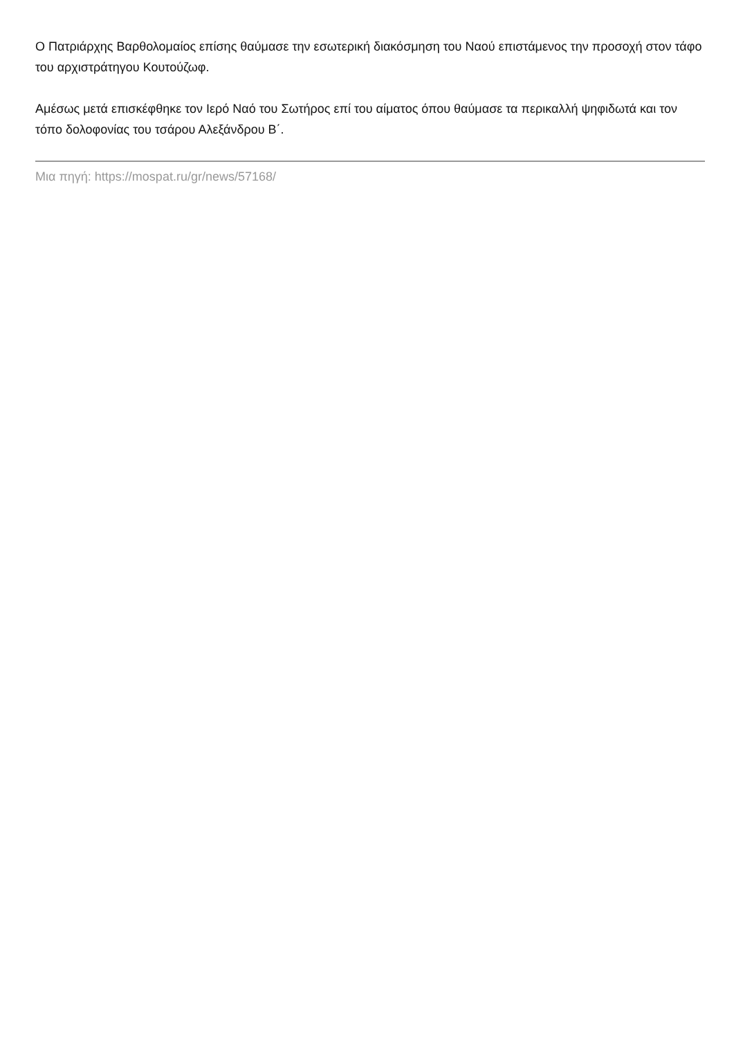Ο Πατριάρχης Βαρθολομαίος επίσης θαύμασε την εσωτερική διακόσμηση του Ναού επιστάμενος την προσοχή στον τάφο του αρχιστράτηγου Κουτούζωφ.
Αμέσως μετά επισκέφθηκε τον Ιερό Ναό του Σωτήρος επί του αίματος όπου θαύμασε τα περικαλλή ψηφιδωτά και τον τόπο δολοφονίας του τσάρου Αλεξάνδρου Β΄.
Μια πηγή: https://mospat.ru/gr/news/57168/